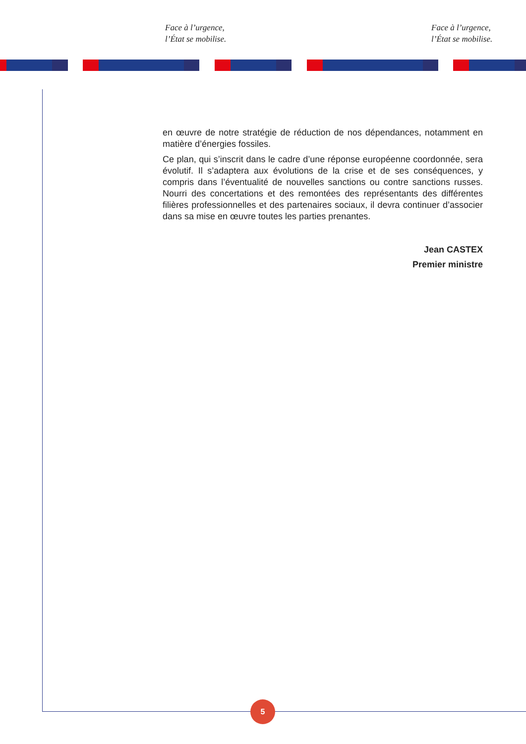Face à l’urgence,
l’État se mobilise.
Face à l’urgence,
l’État se mobilise.
en œuvre de notre stratégie de réduction de nos dépendances, notamment en matière d’énergies fossiles.
Ce plan, qui s’inscrit dans le cadre d’une réponse européenne coordonnée, sera évolutif. Il s’adaptera aux évolutions de la crise et de ses conséquences, y compris dans l’éventualité de nouvelles sanctions ou contre sanctions russes. Nourri des concertations et des remontées des représentants des différentes filières professionnelles et des partenaires sociaux, il devra continuer d’associer dans sa mise en œuvre toutes les parties prenantes.
Jean CASTEX
Premier ministre
5